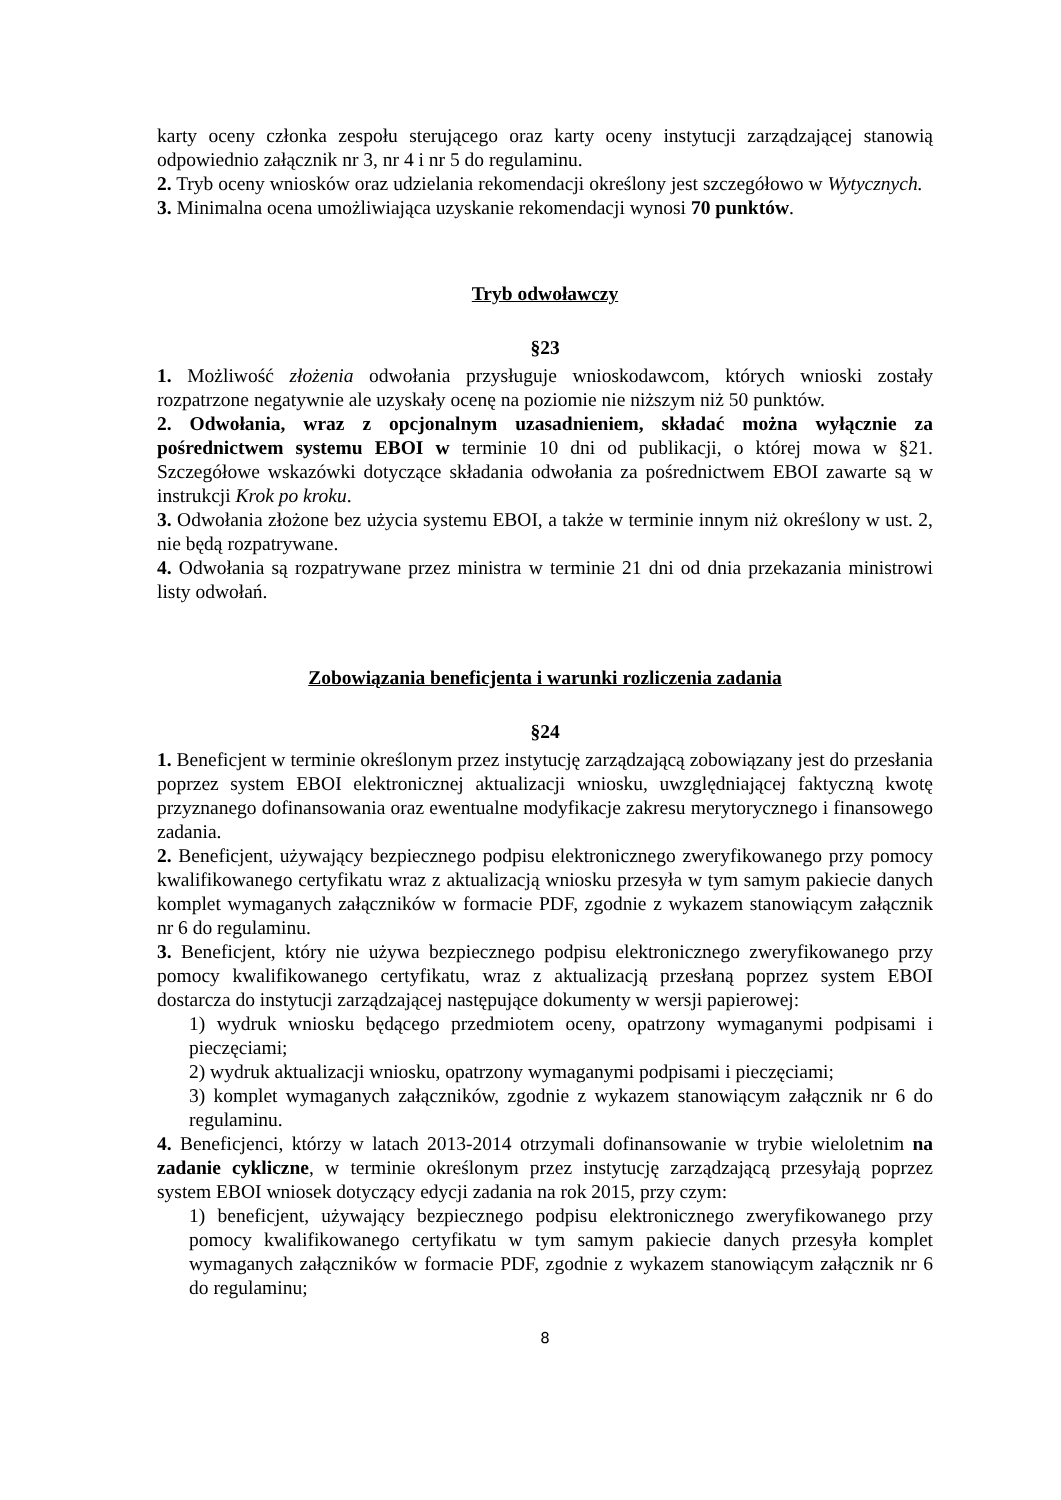karty oceny członka zespołu sterującego oraz karty oceny instytucji zarządzającej stanowią odpowiednio załącznik nr 3, nr 4 i nr 5 do regulaminu.
2. Tryb oceny wniosków oraz udzielania rekomendacji określony jest szczegółowo w Wytycznych.
3. Minimalna ocena umożliwiająca uzyskanie rekomendacji wynosi 70 punktów.
Tryb odwoławczy
§23
1. Możliwość złożenia odwołania przysługuje wnioskodawcom, których wnioski zostały rozpatrzone negatywnie ale uzyskały ocenę na poziomie nie niższym niż 50 punktów.
2. Odwołania, wraz z opcjonalnym uzasadnieniem, składać można wyłącznie za pośrednictwem systemu EBOI w terminie 10 dni od publikacji, o której mowa w §21. Szczegółowe wskazówki dotyczące składania odwołania za pośrednictwem EBOI zawarte są w instrukcji Krok po kroku.
3. Odwołania złożone bez użycia systemu EBOI, a także w terminie innym niż określony w ust. 2, nie będą rozpatrywane.
4. Odwołania są rozpatrywane przez ministra w terminie 21 dni od dnia przekazania ministrowi listy odwołań.
Zobowiązania beneficjenta i warunki rozliczenia zadania
§24
1. Beneficjent w terminie określonym przez instytucję zarządzającą zobowiązany jest do przesłania poprzez system EBOI elektronicznej aktualizacji wniosku, uwzględniającej faktyczną kwotę przyznanego dofinansowania oraz ewentualne modyfikacje zakresu merytorycznego i finansowego zadania.
2. Beneficjent, używający bezpiecznego podpisu elektronicznego zweryfikowanego przy pomocy kwalifikowanego certyfikatu wraz z aktualizacją wniosku przesyła w tym samym pakiecie danych komplet wymaganych załączników w formacie PDF, zgodnie z wykazem stanowiącym załącznik nr 6 do regulaminu.
3. Beneficjent, który nie używa bezpiecznego podpisu elektronicznego zweryfikowanego przy pomocy kwalifikowanego certyfikatu, wraz z aktualizacją przesłaną poprzez system EBOI dostarcza do instytucji zarządzającej następujące dokumenty w wersji papierowej:
1) wydruk wniosku będącego przedmiotem oceny, opatrzony wymaganymi podpisami i pieczęciami;
2) wydruk aktualizacji wniosku, opatrzony wymaganymi podpisami i pieczęciami;
3) komplet wymaganych załączników, zgodnie z wykazem stanowiącym załącznik nr 6 do regulaminu.
4. Beneficjenci, którzy w latach 2013-2014 otrzymali dofinansowanie w trybie wieloletnim na zadanie cykliczne, w terminie określonym przez instytucję zarządzającą przesyłają poprzez system EBOI wniosek dotyczący edycji zadania na rok 2015, przy czym:
1) beneficjent, używający bezpiecznego podpisu elektronicznego zweryfikowanego przy pomocy kwalifikowanego certyfikatu w tym samym pakiecie danych przesyła komplet wymaganych załączników w formacie PDF, zgodnie z wykazem stanowiącym załącznik nr 6 do regulaminu;
8